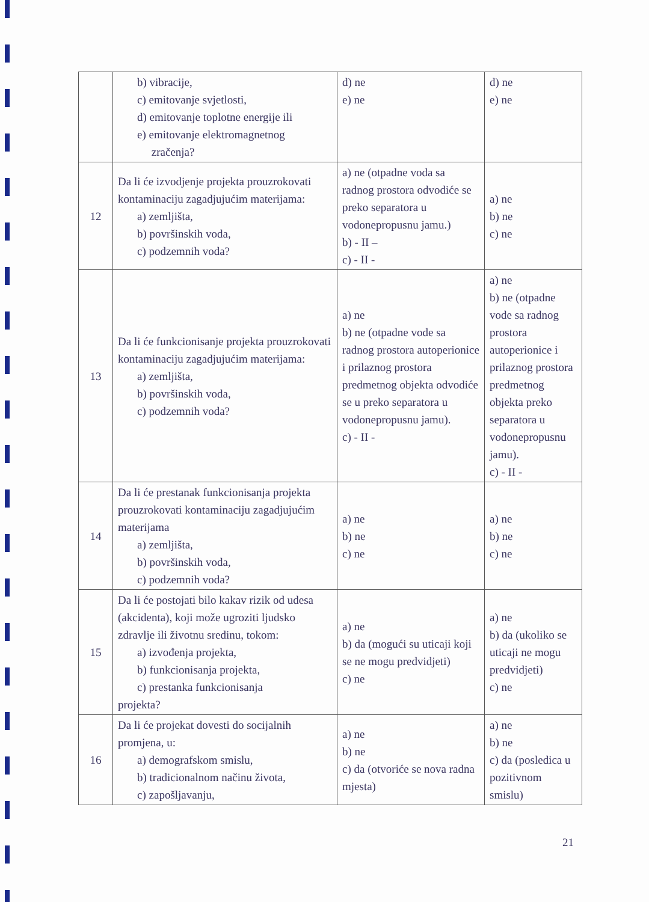| | b) vibracije, c) emitovanje svjetlosti, d) emitovanje toplotne energije ili e) emitovanje elektromagnetnog zračenja? | d) ne e) ne | d) ne e) ne |
| 12 | Da li će izvodjenje projekta prouzrokovati kontaminaciju zagadjujućim materijama: a) zemljišta, b) površinskih voda, c) podzemnih voda? | a) ne (otpadne voda sa radnog prostora odvodiće se preko separatora u vodonepropusnu jamu.) b) - II – c) - II - | a) ne b) ne c) ne |
| 13 | Da li će funkcionisanje projekta prouzrokovati kontaminaciju zagadjujućim materijama: a) zemljišta, b) površinskih voda, c) podzemnih voda? | a) ne b) ne (otpadne vode sa radnog prostora autoperionice i prilaznog prostora predmetnog objekta odvodiće se u preko separatora u vodonepropusnu jamu). c) - II - | a) ne b) ne (otpadne vode sa radnog prostora autoperionice i prilaznog prostora predmetnog objekta preko separatora u vodonepropusnu jamu). c) - II - |
| 14 | Da li će prestanak funkcionisanja projekta prouzrokovati kontaminaciju zagadjujućim materijama a) zemljišta, b) površinskih voda, c) podzemnih voda? | a) ne b) ne c) ne | a) ne b) ne c) ne |
| 15 | Da li će postojati bilo kakav rizik od udesa (akcidenta), koji može ugroziti ljudsko zdravlje ili životnu sredinu, tokom: a) izvođenja projekta, b) funkcionisanja projekta, c) prestanka funkcionisanja projekta? | a) ne b) da (mogući su uticaji koji se ne mogu predvidjeti) c) ne | a) ne b) da (ukoliko se uticaji ne mogu predvidjeti) c) ne |
| 16 | Da li će projekat dovesti do socijalnih promjena, u: a) demografskom smislu, b) tradicionalnom načinu života, c) zapošljavanju, | a) ne b) ne c) da (otvoriće se nova radna mjesta) | a) ne b) ne c) da (posledica u pozitivnom smislu) |
21